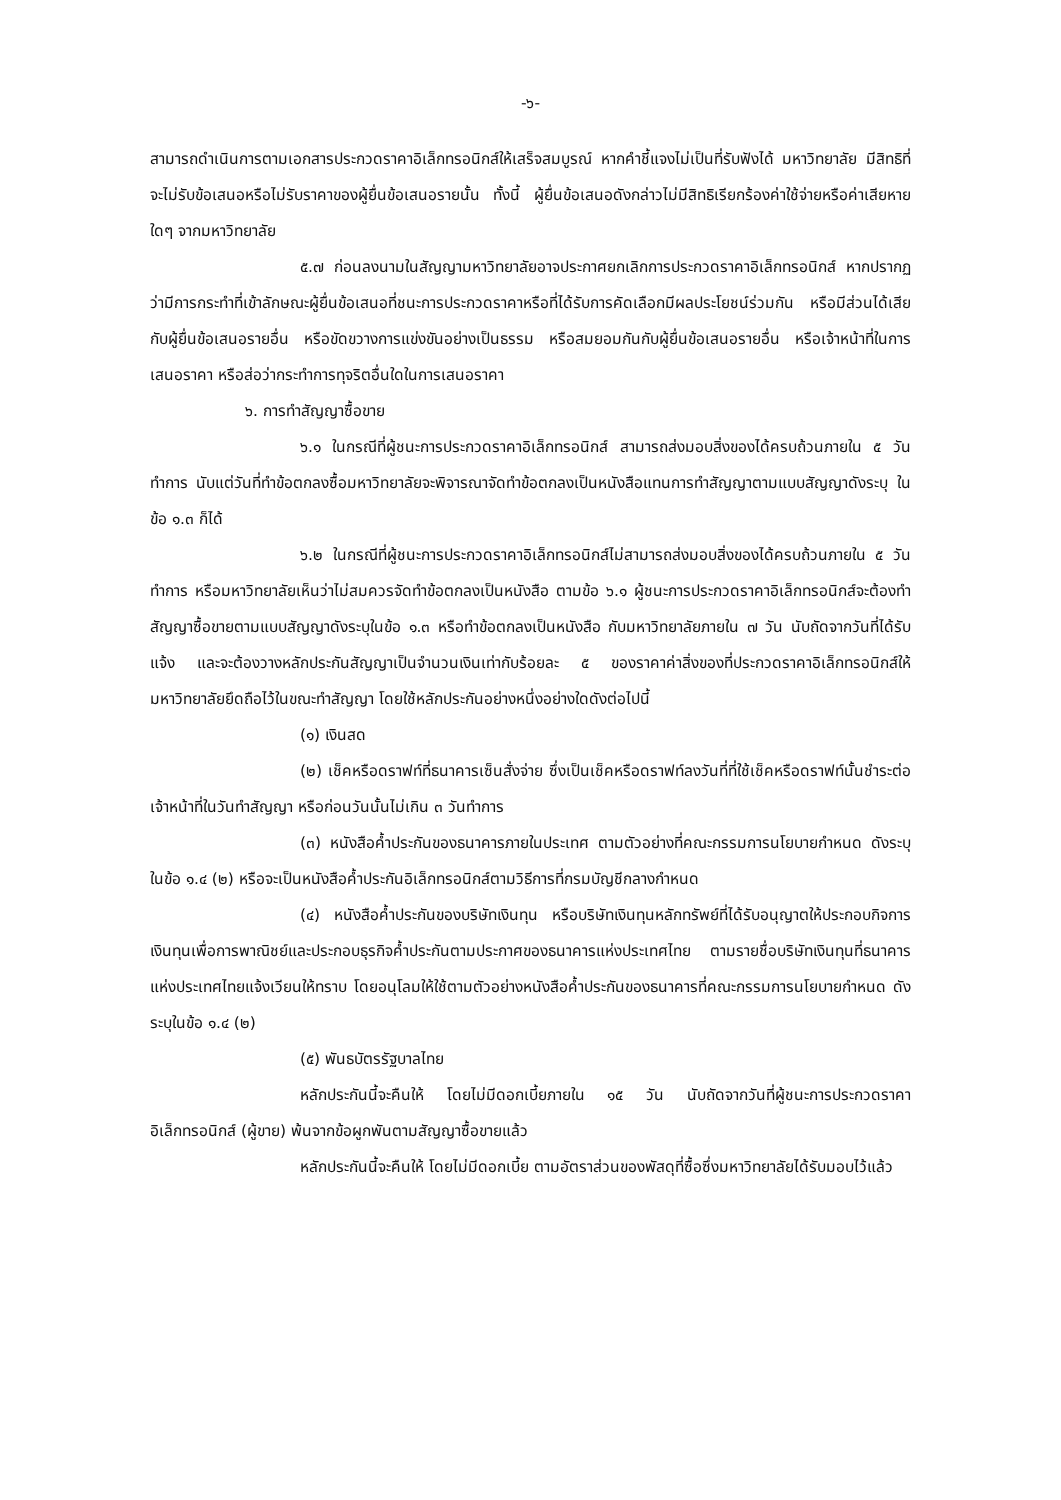-๖-
สามารถดำเนินการตามเอกสารประกวดราคาอิเล็กทรอนิกส์ให้เสร็จสมบูรณ์ หากคำชี้แจงไม่เป็นที่รับฟังได้ มหาวิทยาลัย มีสิทธิที่จะไม่รับข้อเสนอหรือไม่รับราคาของผู้ยื่นข้อเสนอรายนั้น ทั้งนี้ ผู้ยื่นข้อเสนอดังกล่าวไม่มีสิทธิเรียกร้องค่าใช้จ่ายหรือค่าเสียหายใดๆ จากมหาวิทยาลัย
๕.๗ ก่อนลงนามในสัญญามหาวิทยาลัยอาจประกาศยกเลิกการประกวดราคาอิเล็กทรอนิกส์ หากปรากฏว่ามีการกระทำที่เข้าลักษณะผู้ยื่นข้อเสนอที่ชนะการประกวดราคาหรือที่ได้รับการคัดเลือกมีผลประโยชน์ร่วมกัน หรือมีส่วนได้เสียกับผู้ยื่นข้อเสนอรายอื่น หรือขัดขวางการแข่งขันอย่างเป็นธรรม หรือสมยอมกันกับผู้ยื่นข้อเสนอรายอื่น หรือเจ้าหน้าที่ในการเสนอราคา หรือส่อว่ากระทำการทุจริตอื่นใดในการเสนอราคา
๖. การทำสัญญาซื้อขาย
๖.๑ ในกรณีที่ผู้ชนะการประกวดราคาอิเล็กทรอนิกส์ สามารถส่งมอบสิ่งของได้ครบถ้วนภายใน ๕ วันทำการ นับแต่วันที่ทำข้อตกลงซื้อมหาวิทยาลัยจะพิจารณาจัดทำข้อตกลงเป็นหนังสือแทนการทำสัญญาตามแบบสัญญาดังระบุ ในข้อ ๑.๓ ก็ได้
๖.๒ ในกรณีที่ผู้ชนะการประกวดราคาอิเล็กทรอนิกส์ไม่สามารถส่งมอบสิ่งของได้ครบถ้วนภายใน ๕ วันทำการ หรือมหาวิทยาลัยเห็นว่าไม่สมควรจัดทำข้อตกลงเป็นหนังสือ ตามข้อ ๖.๑ ผู้ชนะการประกวดราคาอิเล็กทรอนิกส์จะต้องทำสัญญาซื้อขายตามแบบสัญญาดังระบุในข้อ ๑.๓ หรือทำข้อตกลงเป็นหนังสือ กับมหาวิทยาลัยภายใน ๗ วัน นับถัดจากวันที่ได้รับแจ้ง และจะต้องวางหลักประกันสัญญาเป็นจำนวนเงินเท่ากับร้อยละ ๕ ของราคาค่าสิ่งของที่ประกวดราคาอิเล็กทรอนิกส์ให้มหาวิทยาลัยยึดถือไว้ในขณะทำสัญญา โดยใช้หลักประกันอย่างหนึ่งอย่างใดดังต่อไปนี้
(๑) เงินสด
(๒) เช็คหรือดราฟท์ที่ธนาคารเซ็นสั่งจ่าย ซึ่งเป็นเช็คหรือดราฟท์ลงวันที่ที่ใช้เช็คหรือดราฟท์นั้นชำระต่อเจ้าหน้าที่ในวันทำสัญญา หรือก่อนวันนั้นไม่เกิน ๓ วันทำการ
(๓) หนังสือค้ำประกันของธนาคารภายในประเทศ ตามตัวอย่างที่คณะกรรมการนโยบายกำหนด ดังระบุในข้อ ๑.๔ (๒) หรือจะเป็นหนังสือค้ำประกันอิเล็กทรอนิกส์ตามวิธีการที่กรมบัญชีกลางกำหนด
(๔) หนังสือค้ำประกันของบริษัทเงินทุน หรือบริษัทเงินทุนหลักทรัพย์ที่ได้รับอนุญาตให้ประกอบกิจการเงินทุนเพื่อการพาณิชย์และประกอบธุรกิจค้ำประกันตามประกาศของธนาคารแห่งประเทศไทย ตามรายชื่อบริษัทเงินทุนที่ธนาคารแห่งประเทศไทยแจ้งเวียนให้ทราบ โดยอนุโลมให้ใช้ตามตัวอย่างหนังสือค้ำประกันของธนาคารที่คณะกรรมการนโยบายกำหนด ดังระบุในข้อ ๑.๔ (๒)
(๕) พันธบัตรรัฐบาลไทย
หลักประกันนี้จะคืนให้ โดยไม่มีดอกเบี้ยภายใน ๑๕ วัน นับถัดจากวันที่ผู้ชนะการประกวดราคาอิเล็กทรอนิกส์ (ผู้ขาย) พ้นจากข้อผูกพันตามสัญญาซื้อขายแล้ว
หลักประกันนี้จะคืนให้ โดยไม่มีดอกเบี้ย ตามอัตราส่วนของพัสดุที่ซื้อซึ่งมหาวิทยาลัยได้รับมอบไว้แล้ว